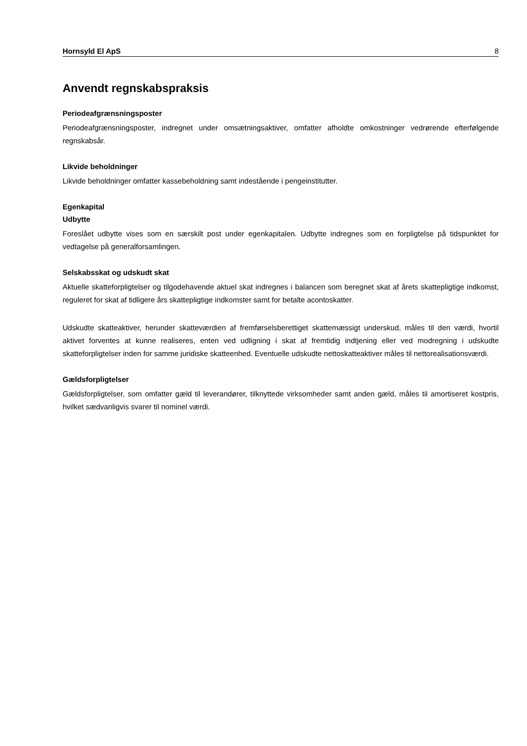Hornsyld El ApS 8
Anvendt regnskabspraksis
Periodeafgrænsningsposter
Periodeafgrænsningsposter, indregnet under omsætningsaktiver, omfatter afholdte omkostninger vedrørende efterfølgende regnskabsår.
Likvide beholdninger
Likvide beholdninger omfatter kassebeholdning samt indestående i pengeinstitutter.
Egenkapital
Udbytte
Foreslået udbytte vises som en særskilt post under egenkapitalen. Udbytte indregnes som en forpligtelse på tidspunktet for vedtagelse på generalforsamlingen.
Selskabsskat og udskudt skat
Aktuelle skatteforpligtelser og tilgodehavende aktuel skat indregnes i balancen som beregnet skat af årets skattepligtige indkomst, reguleret for skat af tidligere års skattepligtige indkomster samt for betalte acontoskatter.
Udskudte skatteaktiver, herunder skatteværdien af fremførselsberettiget skattemæssigt underskud, måles til den værdi, hvortil aktivet forventes at kunne realiseres, enten ved udligning i skat af fremtidig indtjening eller ved modregning i udskudte skatteforpligtelser inden for samme juridiske skatteenhed. Eventuelle udskudte nettoskatteaktiver måles til nettorealisationsværdi.
Gældsforpligtelser
Gældsforpligtelser, som omfatter gæld til leverandører, tilknyttede virksomheder samt anden gæld, måles til amortiseret kostpris, hvilket sædvanligvis svarer til nominel værdi.